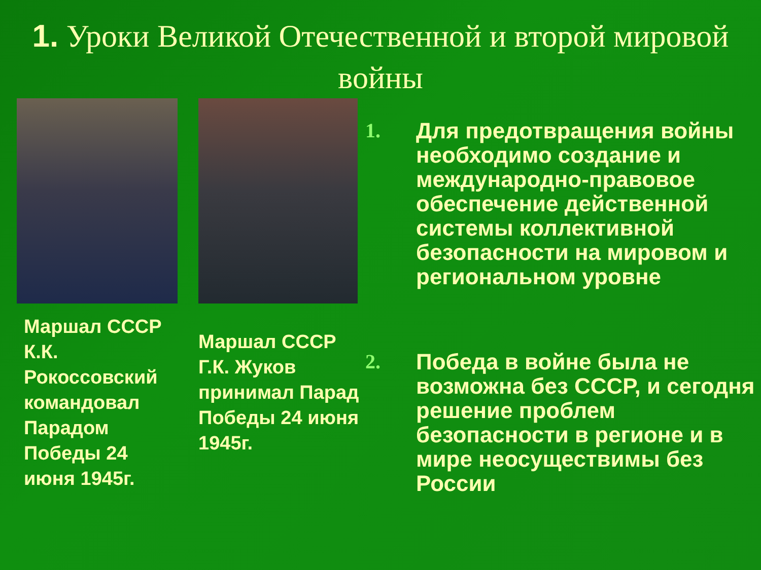1. Уроки Великой Отечественной и второй мировой войны
Маршал СССР К.К. Рокоссовский командовал Парадом Победы 24 июня 1945г.
Маршал СССР Г.К. Жуков принимал Парад Победы 24 июня 1945г.
1. Для предотвращения войны необходимо создание и международно-правовое обеспечение действенной системы коллективной безопасности на мировом и региональном уровне
2. Победа в войне была не возможна без СССР, и сегодня решение проблем безопасности в регионе и в мире неосуществимы без России